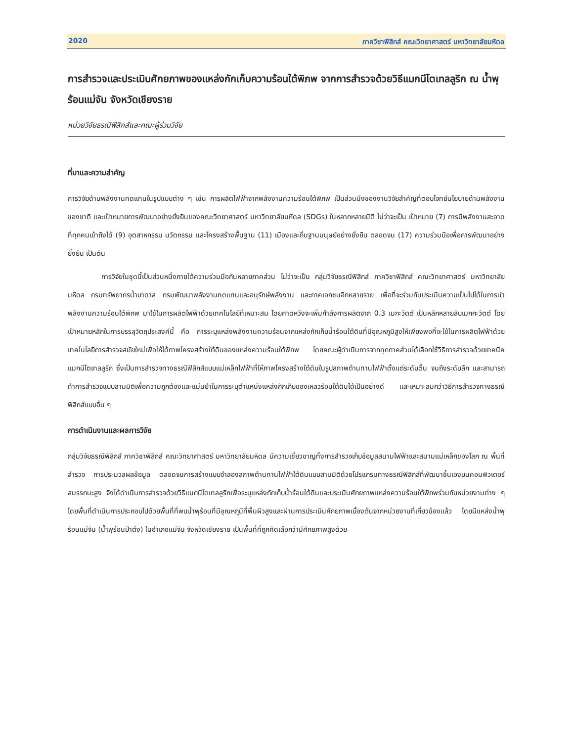2020 ภาควิชาฟิสิกส์ คณะวิทยาศาสตร์ มหาวิทยาลัยมหิดล
การสำรวจและประเมินศักยภาพของแหล่งกักเก็บความร้อนใต้พิภพ จากการสำรวจด้วยวิธีแมกนีโตเทลลูริก ณ น้ำพุร้อนแม่จัน จังหวัดเชียงราย
หน่วยวิจัยธรณีฟิสิกส์และคณะผู้ร่วมวิจัย
ที่มาและความสำคัญ
การวิจัยด้านพลังงานทดแทนในรูปแบบต่าง ๆ เช่น การผลิตไฟฟ้าจากพลังงานความร้อนใต้พิภพ เป็นส่วนนึงของงานวิจัยสำคัญที่ตอบโจทย์นโยบายด้านพลังงานของชาติ และเป้าหมายการพัฒนาอย่างยั่งยืนของคณะวิทยาศาสตร์ มหาวิทยาลัยมหิดล (SDGs) ในหลากหลายมิติ ไม่ว่าจะเป็น เป้าหมาย (7) การมีพลังงานสะอาดที่ทุกคนเข้าถึงได้ (9) อุตสาหกรรม นวัตกรรม และโครงสร้างพื้นฐาน (11) เมืองและถิ่นฐานมนุษย์อย่างยั่งยืน ตลอดจน (17) ความร่วมมือเพื่อการพัฒนาอย่างยั่งยืน เป็นต้น
การวิจัยในชุดนี้เป็นส่วนหนึ่งภายใต้ความร่วมมือกันหลายภาคส่วน ไม่ว่าจะเป็น กลุ่มวิจัยธรณีฟิสิกส์ ภาควิชาฟิสิกส์ คณะวิทยาศาสตร์ มหาวิทยาลัยมหิดล กรมทรัพยากรน้ำบาดาล กรมพัฒนาพลังงานทดแทนและอนุรักษ์พลังงาน และภาคเอกชนอีกหลายราย เพื่อที่จะร่วมกันประเมินความเป็นไปได้ในการนำพลังงานความร้อนใต้พิภพ มาใช้ในการผลิตไฟฟ้าด้วยเทคโนโลยีที่เหมาะสม โดยคาดหวังจะเพิ่มกำลังการผลิตจาก 0.3 เมกะวัตต์ เป็นหลักหลายสิบเมกกะวัตต์ โดยเป้าหมายหลักในการบรรลุวัตถุประสงค์นี้ คือ การระบุแหล่งพลังงานความร้อนจากแหล่งกักเก็บน้ำร้อนใต้ดินที่มีอุณหภูมิสูงให้เพียงพอที่จะใช้ในการผลิตไฟฟ้าด้วยเทคโนโลยีการสำรวจสมัยใหม่เพื่อให้ได้ภาพโครงสร้างใต้ดินของแหล่งความร้อนใต้พิภพ โดยคณะผู้ดำเนินการจากทุกภาคส่วนได้เลือกใช้วิธีการสำรวจด้วยเทคนิคแมกนีโตเทลลูริก ซึ่งเป็นการสำรวจทางธรณีฟิสิกส์แบบแม่เหล็กไฟฟ้าที่ให้ภาพโครงสร้างใต้ดินในรูปสภาพต้านทานไฟฟ้าตั้งแต่ระดับตื้น จนถึงระดับลึก และสามารถทำการสำรวจแบบสามมิติเพื่อความถูกต้องและแม่นยำในการระบุตำแหน่งแหล่งกักเก็บของเหลวร้อนใต้ดินได้เป็นอย่างดี และเหมาะสมกว่าวิธีการสำรวจทางธรณีฟิสิกส์แบบอื่น ๆ
การดำเนินงานและผลการวิจัย
กลุ่มวิจัยธรณีฟิสิกส์ ภาควิชาฟิสิกส์ คณะวิทยาศาสตร์ มหาวิทยาลัยมหิดล มีความเชี่ยวชาญทั้งการสำรวจเก็บข้อมูลสนามไฟฟ้าและสนามแม่เหล็กของโลก ณ พื้นที่สำรวจ การประมวลผลข้อมูล ตลอดจนการสร้างแบบจำลองสภาพต้านทานไฟฟ้าใต้ดินแบบสามมิติด้วยโปรแกรมทางธรณีฟิสิกส์ที่พัฒนาขึ้นเองบนคอมพิวเตอร์สมรรถนะสูง จึงได้ดำเนินการสำรวจด้วยวิธีแมกนีโตเทลลูริกเพื่อระบุแหล่งกักเก็บน้ำร้อนใต้ดินและประเมินศักยภาพแหล่งความร้อนใต้พิภพร่วมกับหน่วยงานต่าง ๆ โดยพื้นที่ดำเนินการประกอบไปด้วยพื้นที่ที่พบน้ำพุร้อนที่มีอุณหภูมิที่พื้นผิวสูงและผ่านการประเมินศักยภาพเบื้องต้นจากหน่วยงานที่เกี่ยวข้องแล้ว โดยมีแหล่งน้ำพุร้อนแม่จัน (น้ำพุร้อนป่าตึง) ในอำเภอแม่จัน จังหวัดเชียงราย เป็นพื้นที่ที่ถูกคัดเลือกว่ามีศักยภาพสูงด้วย